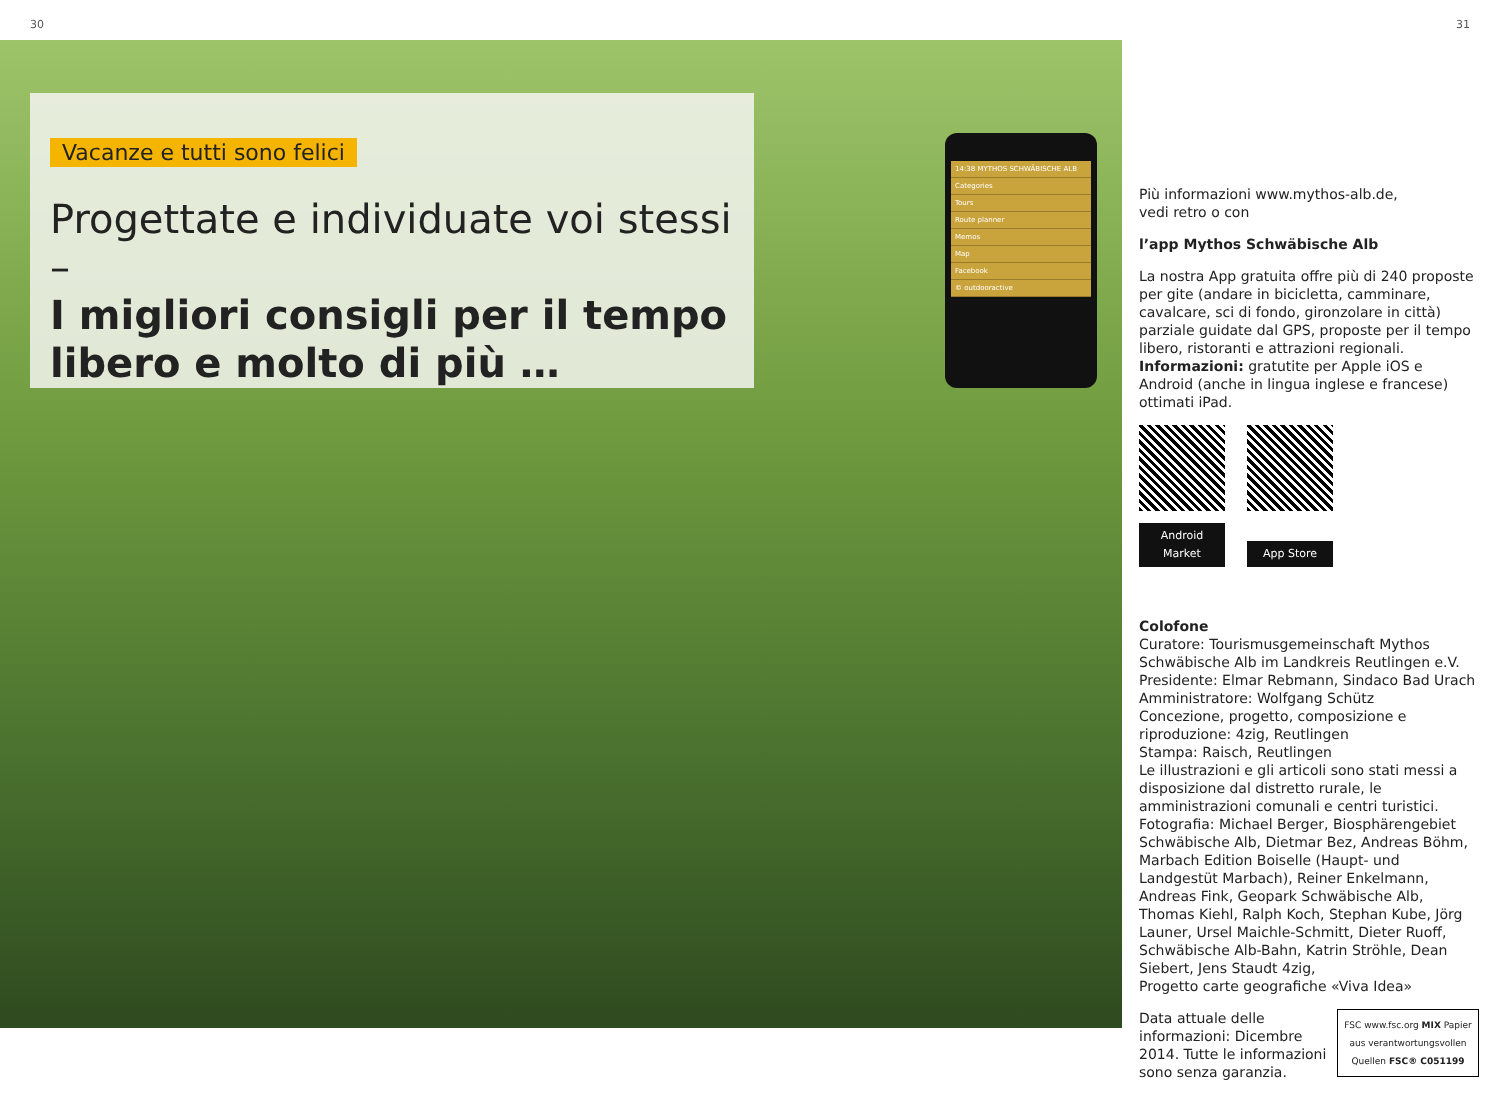30 31
Vacanze e tutti sono felici
Progettate e individuate voi stessi –
I migliori consigli per il tempo libero e molto di più …
14:38 MYTHOS SCHWÄBISCHE ALB
Categories
Tours
Route planner
Memos
Map
Facebook
© outdooractive
Più informazioni www.mythos-alb.de,
vedi retro o con
l’app Mythos Schwäbische Alb
La nostra App gratuita offre più di 240 proposte per gite (andare in bicicletta, camminare, cavalcare, sci di fondo, gironzolare in città) parziale guidate dal GPS, proposte per il tempo libero, ristoranti e attrazioni regionali.
Informazioni: gratutite per Apple iOS e Android (anche in lingua inglese e francese) ottimati iPad.
Android Market App Store
Colofone
Curatore: Tourismusgemeinschaft Mythos Schwäbische Alb im Landkreis Reutlingen e.V.
Presidente: Elmar Rebmann, Sindaco Bad Urach
Amministratore: Wolfgang Schütz
Concezione, progetto, composizione e riproduzione: 4zig, Reutlingen
Stampa: Raisch, Reutlingen
Le illustrazioni e gli articoli sono stati messi a disposizione dal distretto rurale, le amministrazioni comunali e centri turistici.
Fotografia: Michael Berger, Biosphärengebiet Schwäbische Alb, Dietmar Bez, Andreas Böhm, Marbach Edition Boiselle (Haupt- und Landgestüt Marbach), Reiner Enkelmann, Andreas Fink, Geopark Schwäbische Alb, Thomas Kiehl, Ralph Koch, Stephan Kube, Jörg Launer, Ursel Maichle-Schmitt, Dieter Ruoff, Schwäbische Alb-Bahn, Katrin Ströhle, Dean Siebert, Jens Staudt 4zig,
Progetto carte geografiche «Viva Idea»
FSC www.fsc.org MIX Papier aus verantwortungsvollen Quellen FSC® C051199
Data attuale delle informazioni: Dicembre 2014. Tutte le informazioni sono senza garanzia.